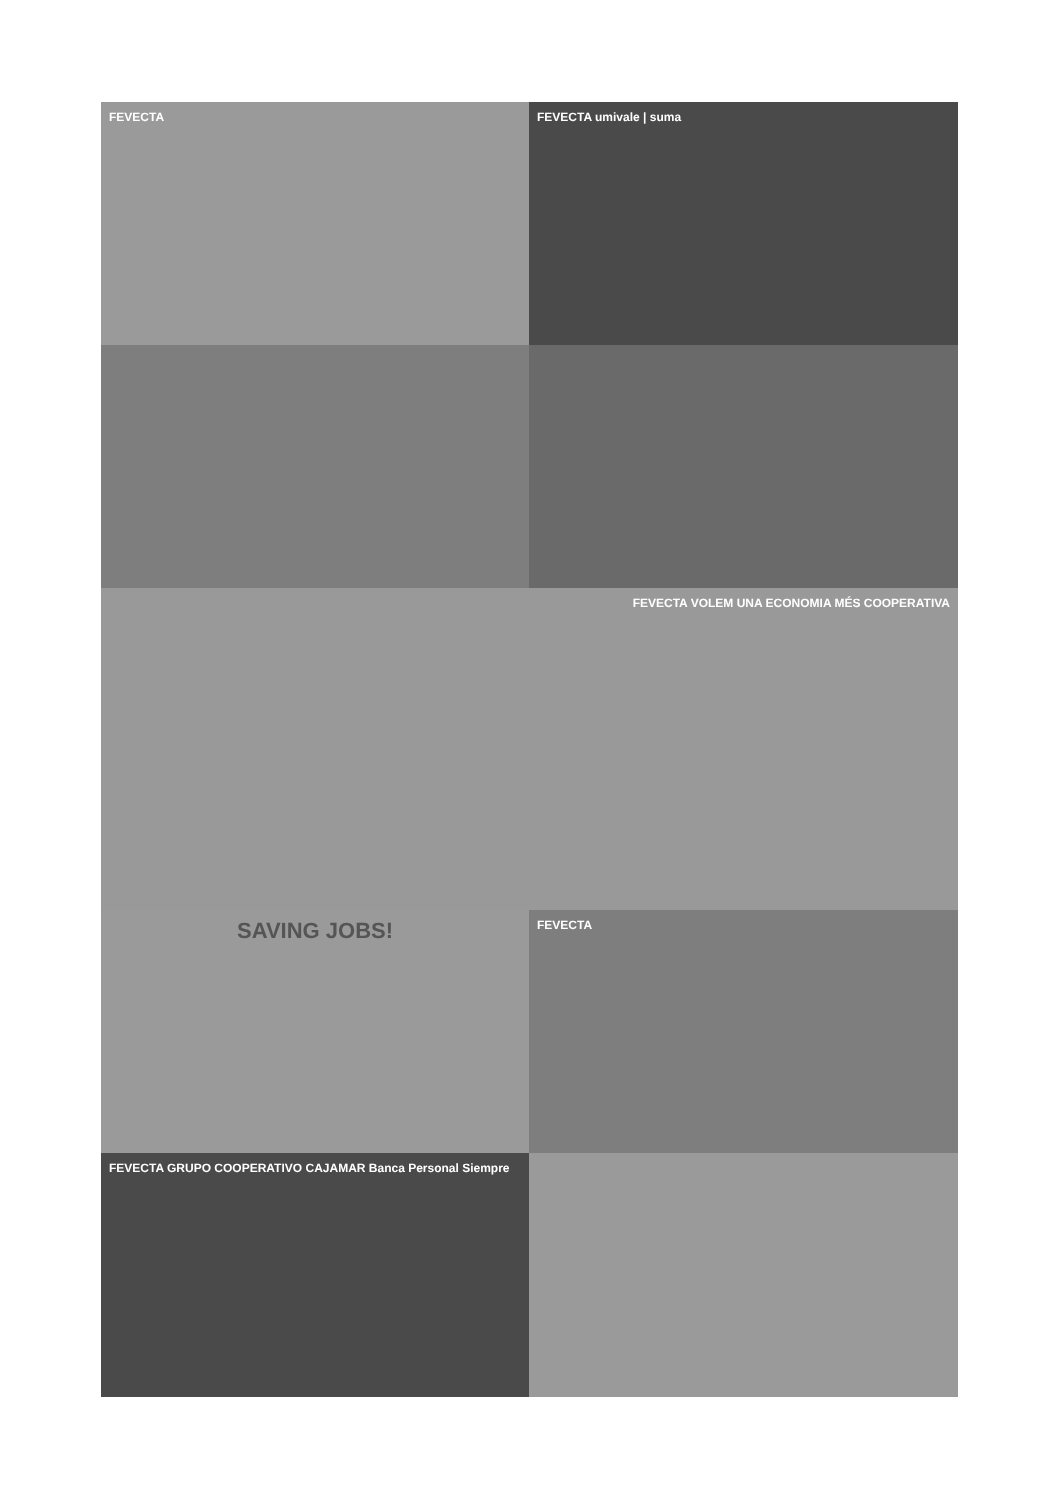FEVECTA
FEVECTA umivale | suma
FEVECTA VOLEM UNA ECONOMIA MÉS COOPERATIVA
SAVING JOBS!
FEVECTA
FEVECTA GRUPO COOPERATIVO CAJAMAR Banca Personal Siempre